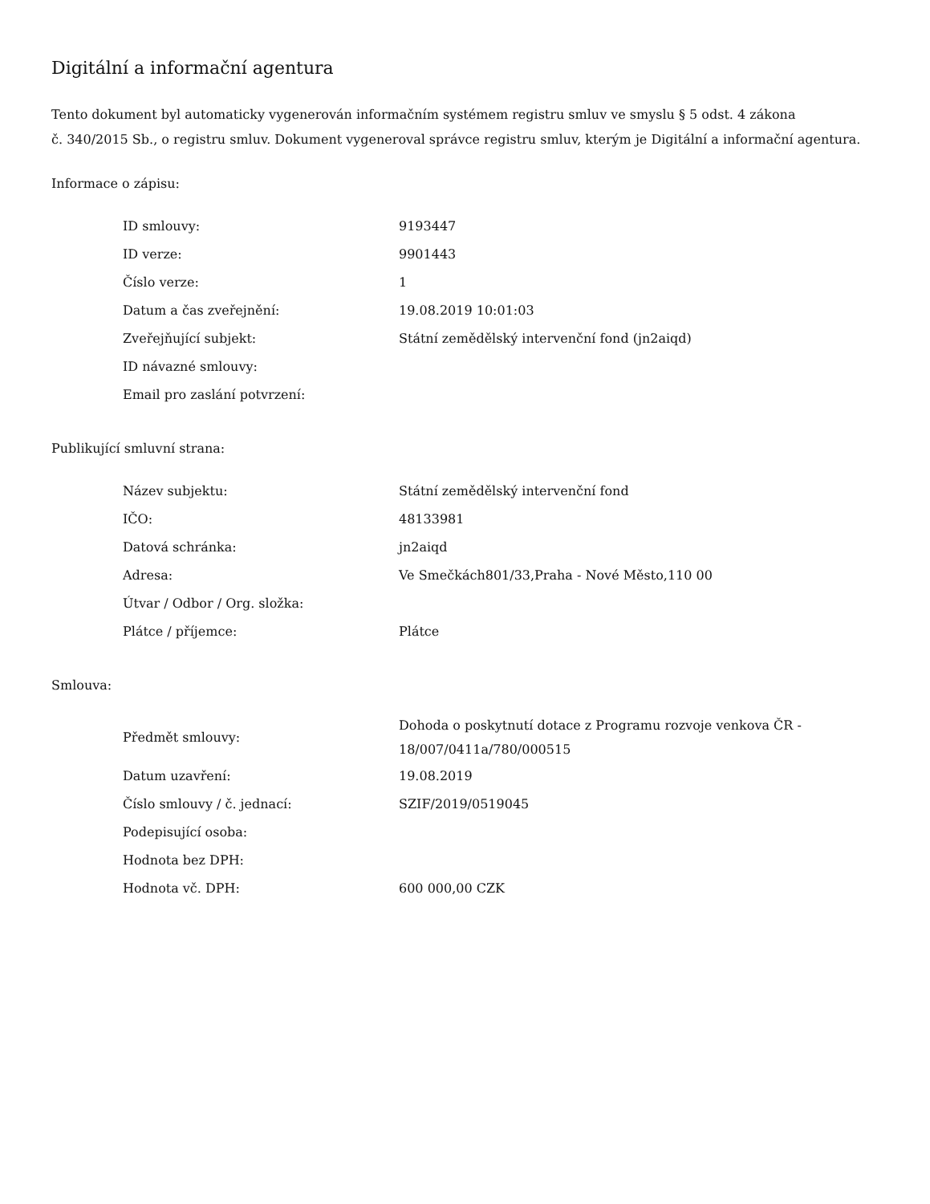Digitální a informační agentura
Tento dokument byl automaticky vygenerován informačním systémem registru smluv ve smyslu § 5 odst. 4 zákona
č. 340/2015 Sb., o registru smluv. Dokument vygeneroval správce registru smluv, kterým je Digitální a informační agentura.
Informace o zápisu:
| ID smlouvy: | 9193447 |
| ID verze: | 9901443 |
| Číslo verze: | 1 |
| Datum a čas zveřejnění: | 19.08.2019 10:01:03 |
| Zveřejňující subjekt: | Státní zemědělský intervenční fond (jn2aiqd) |
| ID návazné smlouvy: | |
| Email pro zaslání potvrzení: | |
Publikující smluvní strana:
| Název subjektu: | Státní zemědělský intervenční fond |
| IČO: | 48133981 |
| Datová schránka: | jn2aiqd |
| Adresa: | Ve Smečkách801/33,Praha - Nové Město,110 00 |
| Útvar / Odbor / Org. složka: | |
| Plátce / příjemce: | Plátce |
Smlouva:
| Předmět smlouvy: | Dohoda o poskytnutí dotace z Programu rozvoje venkova ČR - 18/007/0411a/780/000515 |
| Datum uzavření: | 19.08.2019 |
| Číslo smlouvy / č. jednací: | SZIF/2019/0519045 |
| Podepisující osoba: | |
| Hodnota bez DPH: | |
| Hodnota vč. DPH: | 600 000,00 CZK |